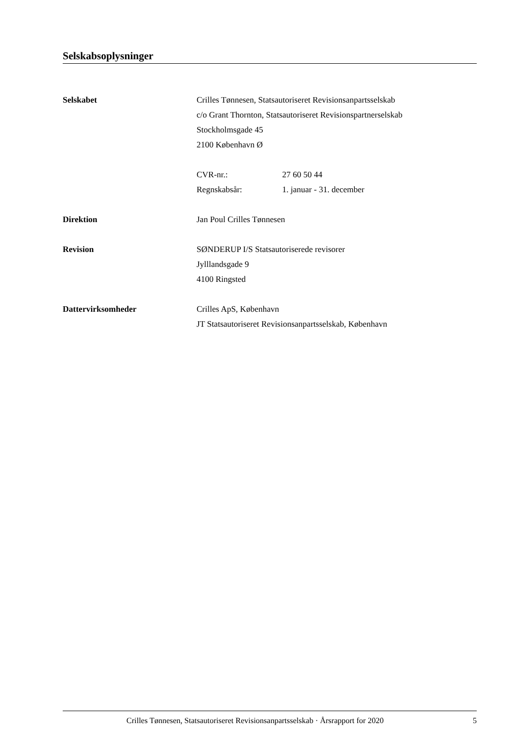Selskabsoplysninger
Selskabet Crilles Tønnesen, Statsautoriseret Revisionsanpartsselskab
c/o Grant Thornton, Statsautoriseret Revisionspartnerselskab
Stockholmsgade 45
2100 København Ø
CVR-nr.: 27 60 50 44
Regnskabsår: 1. januar - 31. december
Direktion Jan Poul Crilles Tønnesen
Revision SØNDERUP I/S Statsautoriserede revisorer
Jylllandsgade 9
4100 Ringsted
Dattervirksomheder Crilles ApS, København
JT Statsautoriseret Revisionsanpartsselskab, København
Crilles Tønnesen, Statsautoriseret Revisionsanpartsselskab · Årsrapport for 2020 5